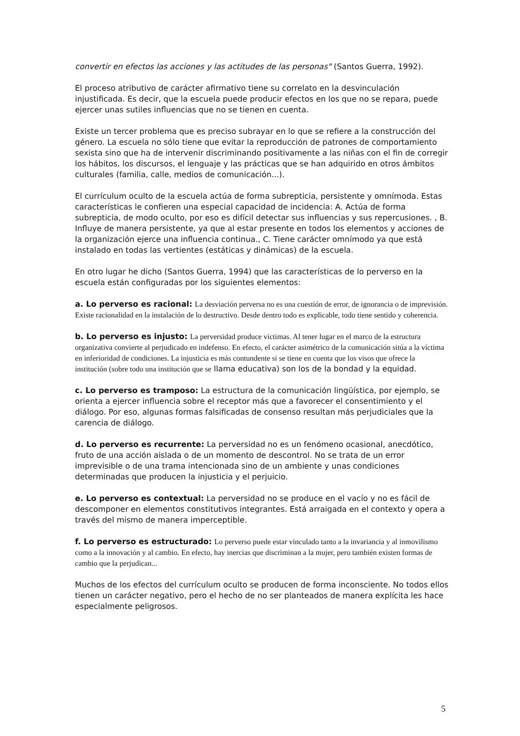convertir en efectos las acciones y las actitudes de las personas" (Santos Guerra, 1992).
El proceso atributivo de carácter afirmativo tiene su correlato en la desvinculación injustificada. Es decir, que la escuela puede producir efectos en los que no se repara, puede ejercer unas sutiles influencias que no se tienen en cuenta.
Existe un tercer problema que es preciso subrayar en lo que se refiere a la construcción del género. La escuela no sólo tiene que evitar la reproducción de patrones de comportamiento sexista sino que ha de intervenir discriminando positivamente a las niñas con el fin de corregir los hábitos, los discursos, el lenguaje y las prácticas que se han adquirido en otros ámbitos culturales (familia, calle, medios de comunicación...).
El currículum oculto de la escuela actúa de forma subrepticia, persistente y omnímoda. Estas características le confieren una especial capacidad de incidencia: A. Actúa de forma subrepticia, de modo oculto, por eso es difícil detectar sus influencias y sus repercusiones. , B. Influye de manera persistente, ya que al estar presente en todos los elementos y acciones de la organización ejerce una influencia continua., C. Tiene carácter omnímodo ya que está instalado en todas las vertientes (estáticas y dinámicas) de la escuela.
En otro lugar he dicho (Santos Guerra, 1994) que las características de lo perverso en la escuela están configuradas por los siguientes elementos:
a. Lo perverso es racional: La desviación perversa no es una cuestión de error, de ignorancia o de imprevisión. Existe racionalidad en la instalación de lo destructivo. Desde dentro todo es explicable, todo tiene sentido y coherencia.
b. Lo perverso es injusto: La perversidad produce víctimas. Al tener lugar en el marco de la estructura organizativa convierte al perjudicado en indefenso. En efecto, el carácter asimétrico de la comunicación sitúa a la víctima en inferioridad de condiciones. La injusticia es más contundente si se tiene en cuenta que los visos que ofrece la institución (sobre todo una institución que se llama educativa) son los de la bondad y la equidad.
c. Lo perverso es tramposo: La estructura de la comunicación lingüística, por ejemplo, se orienta a ejercer influencia sobre el receptor más que a favorecer el consentimiento y el diálogo. Por eso, algunas formas falsificadas de consenso resultan más perjudiciales que la carencia de diálogo.
d. Lo perverso es recurrente: La perversidad no es un fenómeno ocasional, anecdótico, fruto de una acción aislada o de un momento de descontrol. No se trata de un error imprevisible o de una trama intencionada sino de un ambiente y unas condiciones determinadas que producen la injusticia y el perjuicio.
e. Lo perverso es contextual: La perversidad no se produce en el vacío y no es fácil de descomponer en elementos constitutivos integrantes. Está arraigada en el contexto y opera a través del mismo de manera imperceptible.
f. Lo perverso es estructurado: Lo perverso puede estar vinculado tanto a la invariancia y al inmovilismo como a la innovación y al cambio. En efecto, hay inercias que discriminan a la mujer, pero también existen formas de cambio que la perjudican...
Muchos de los efectos del currículum oculto se producen de forma inconsciente. No todos ellos tienen un carácter negativo, pero el hecho de no ser planteados de manera explícita les hace especialmente peligrosos.
5